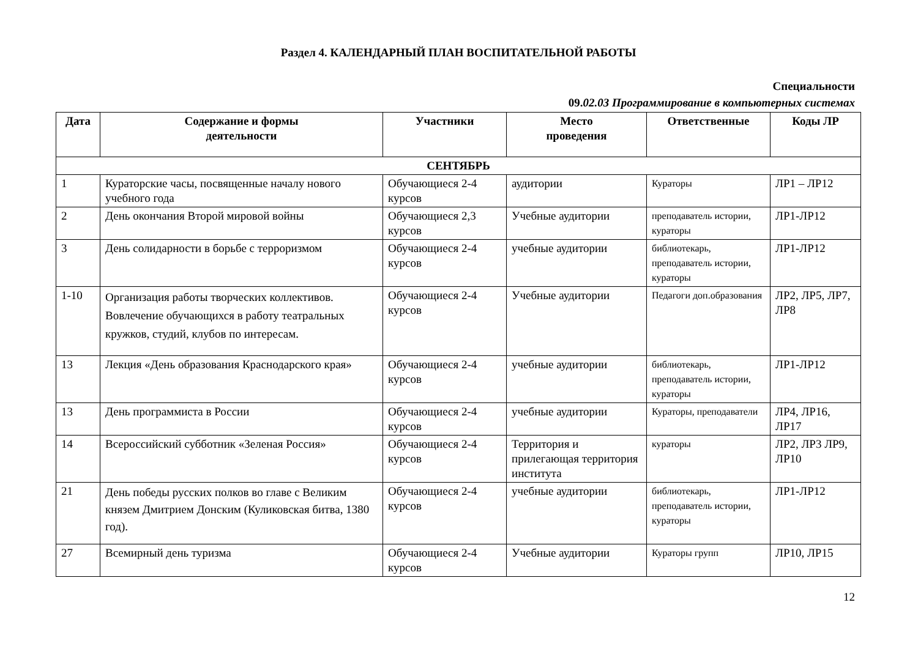Раздел 4. КАЛЕНДАРНЫЙ ПЛАН ВОСПИТАТЕЛЬНОЙ РАБОТЫ
Специальности
09.02.03 Программирование в компьютерных системах
| Дата | Содержание и формы деятельности | Участники | Место проведения | Ответственные | Коды ЛР |
| --- | --- | --- | --- | --- | --- |
| СЕНТЯБРЬ | | | | | |
| 1 | Кураторские часы, посвященные началу нового учебного года | Обучающиеся 2-4 курсов | аудитории | Кураторы | ЛР1 – ЛР12 |
| 2 | День окончания Второй мировой войны | Обучающиеся 2,3 курсов | Учебные аудитории | преподаватель истории, кураторы | ЛР1-ЛР12 |
| 3 | День солидарности в борьбе с терроризмом | Обучающиеся 2-4 курсов | учебные аудитории | библиотекарь, преподаватель истории, кураторы | ЛР1-ЛР12 |
| 1-10 | Организация работы творческих коллективов. Вовлечение обучающихся в работу театральных кружков, студий, клубов по интересам. | Обучающиеся 2-4 курсов | Учебные аудитории | Педагоги доп.образования | ЛР2, ЛР5, ЛР7, ЛР8 |
| 13 | Лекция «День образования Краснодарского края» | Обучающиеся 2-4 курсов | учебные аудитории | библиотекарь, преподаватель истории, кураторы | ЛР1-ЛР12 |
| 13 | День программиста в России | Обучающиеся 2-4 курсов | учебные аудитории | Кураторы, преподаватели | ЛР4, ЛР16, ЛР17 |
| 14 | Всероссийский субботник «Зеленая Россия» | Обучающиеся 2-4 курсов | Территория и прилегающая территория института | кураторы | ЛР2, ЛР3 ЛР9, ЛР10 |
| 21 | День победы русских полков во главе с Великим князем Дмитрием Донским (Куликовская битва, 1380 год). | Обучающиеся 2-4 курсов | учебные аудитории | библиотекарь, преподаватель истории, кураторы | ЛР1-ЛР12 |
| 27 | Всемирный день туризма | Обучающиеся 2-4 курсов | Учебные аудитории | Кураторы групп | ЛР10, ЛР15 |
12